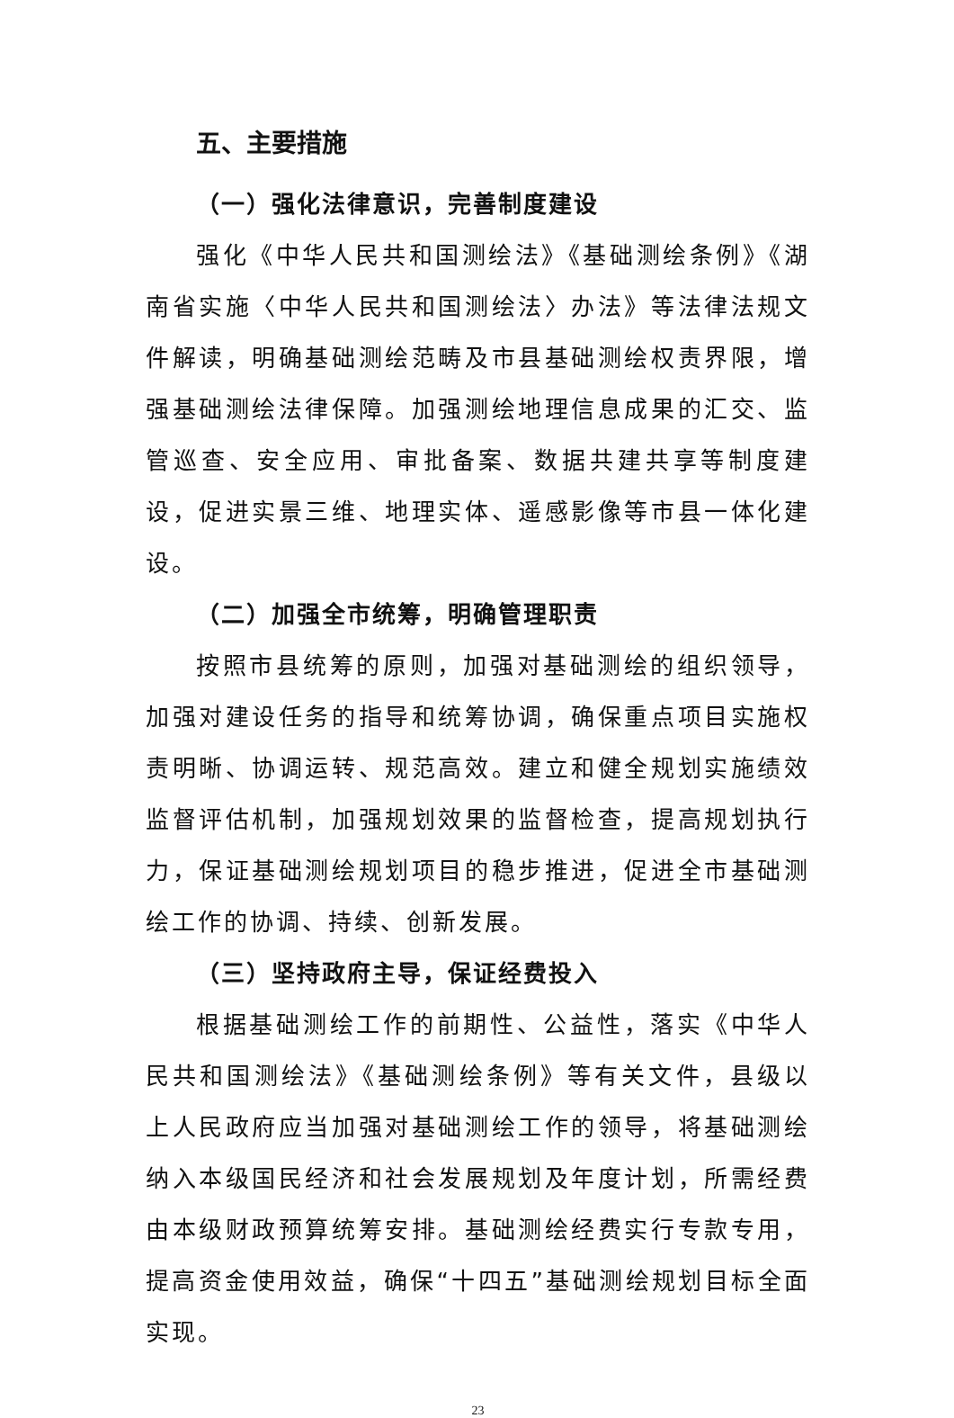五、主要措施
（一）强化法律意识，完善制度建设
强化《中华人民共和国测绘法》《基础测绘条例》《湖南省实施〈中华人民共和国测绘法〉办法》等法律法规文件解读，明确基础测绘范畴及市县基础测绘权责界限，增强基础测绘法律保障。加强测绘地理信息成果的汇交、监管巡查、安全应用、审批备案、数据共建共享等制度建设，促进实景三维、地理实体、遥感影像等市县一体化建设。
（二）加强全市统筹，明确管理职责
按照市县统筹的原则，加强对基础测绘的组织领导，加强对建设任务的指导和统筹协调，确保重点项目实施权责明晰、协调运转、规范高效。建立和健全规划实施绩效监督评估机制，加强规划效果的监督检查，提高规划执行力，保证基础测绘规划项目的稳步推进，促进全市基础测绘工作的协调、持续、创新发展。
（三）坚持政府主导，保证经费投入
根据基础测绘工作的前期性、公益性，落实《中华人民共和国测绘法》《基础测绘条例》等有关文件，县级以上人民政府应当加强对基础测绘工作的领导，将基础测绘纳入本级国民经济和社会发展规划及年度计划，所需经费由本级财政预算统筹安排。基础测绘经费实行专款专用，提高资金使用效益，确保“十四五”基础测绘规划目标全面实现。
23